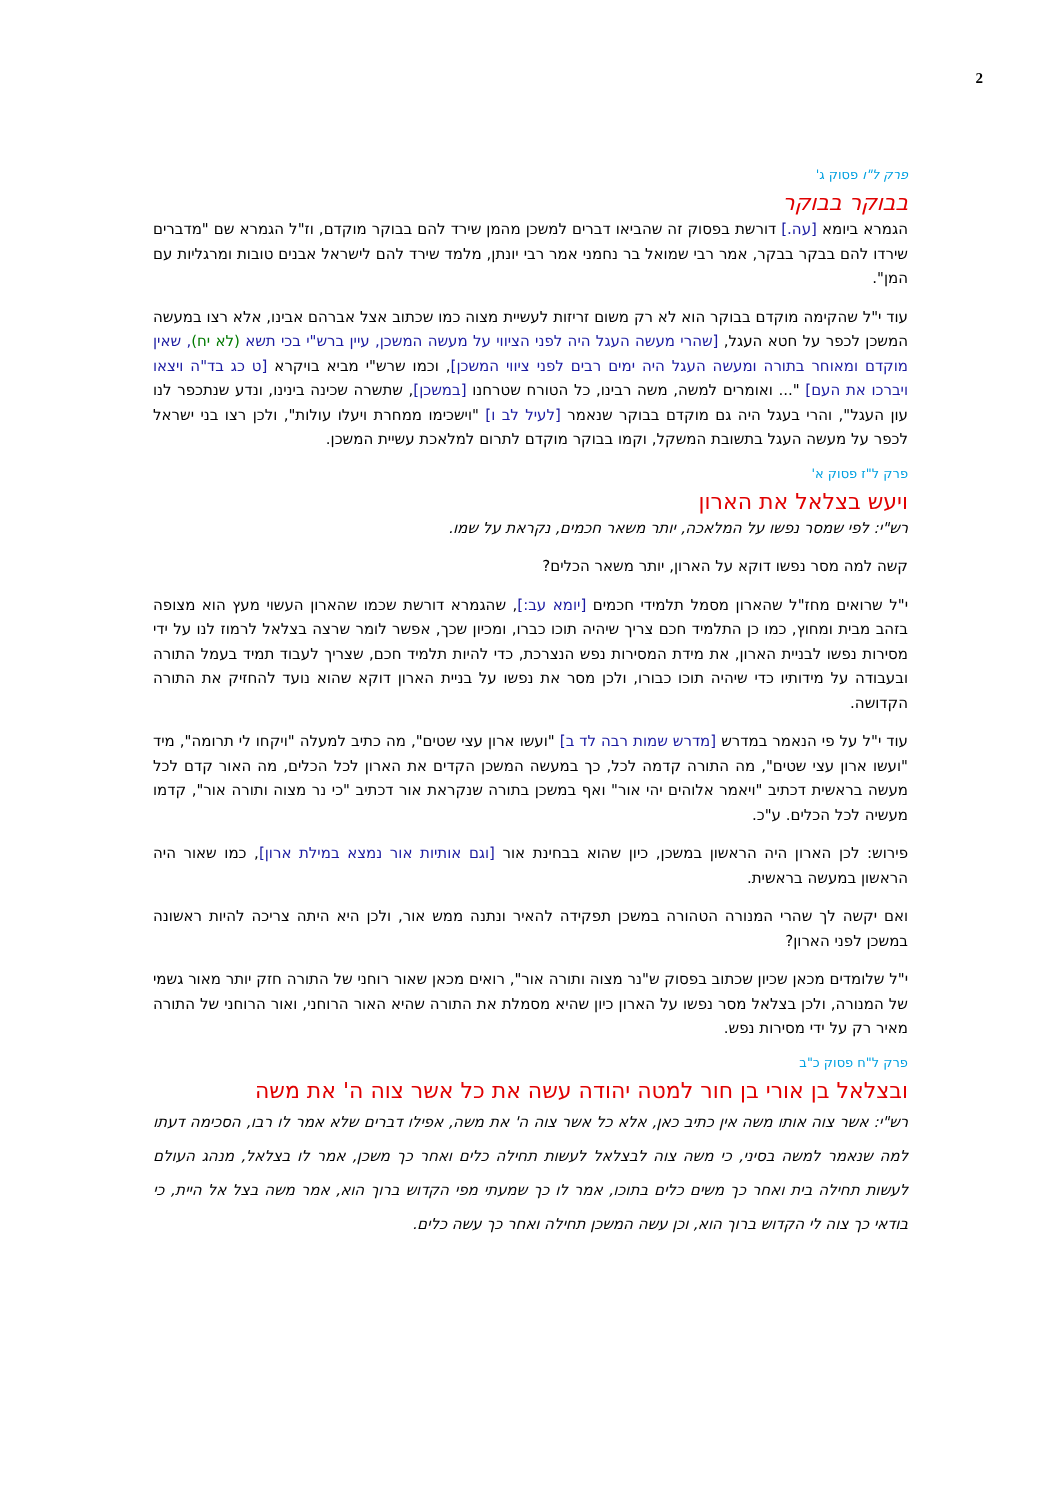2
פרק ל"ו פסוק ג'
בבוקר בבוקר
הגמרא ביומא [עה.] דורשת בפסוק זה שהביאו דברים למשכן מהמן שירד להם בבוקר מוקדם, וז"ל הגמרא שם "מדברים שירדו להם בבקר בבקר, אמר רבי שמואל בר נחמני אמר רבי יונתן, מלמד שירד להם לישראל אבנים טובות ומרגליות עם המן".
עוד י"ל שהקימה מוקדם בבוקר הוא לא רק משום זריזות לעשיית מצוה כמו שכתוב אצל אברהם אבינו, אלא רצו במעשה המשכן לכפר על חטא העגל, [שהרי מעשה העגל היה לפני הציווי על מעשה המשכן, עיין ברש"י בכי תשא (לא יח), שאין מוקדם ומאוחר בתורה ומעשה העגל היה ימים רבים לפני ציווי המשכן], וכמו שרש"י מביא בויקרא [ט כג בד"ה ויצאו ויברכו את העם] "... ואומרים למשה, משה רבינו, כל הטורח שטרחנו [במשכן], שתשרה שכינה בינינו, ונדע שנתכפר לנו עון העגל", והרי בעגל היה גם מוקדם בבוקר שנאמר [לעיל לב ו] "וישכימו ממחרת ויעלו עולות", ולכן רצו בני ישראל לכפר על מעשה העגל בתשובת המשקל, וקמו בבוקר מוקדם לתרום למלאכת עשיית המשכן.
פרק ל"ז פסוק א'
ויעש בצלאל את הארון
רש"י: לפי שמסר נפשו על המלאכה, יותר משאר חכמים, נקראת על שמו.
קשה למה מסר נפשו דוקא על הארון, יותר משאר הכלים?
י"ל שרואים מחז"ל שהארון מסמל תלמידי חכמים [יומא עב:], שהגמרא דורשת שכמו שהארון העשוי מעץ הוא מצופה בזהב מבית ומחוץ, כמו כן התלמיד חכם צריך שיהיה תוכו כברו, ומכיון שכך, אפשר לומר שרצה בצלאל לרמוז לנו על ידי מסירות נפשו לבניית הארון, את מידת המסירות נפש הנצרכת, כדי להיות תלמיד חכם, שצריך לעבוד תמיד בעמל התורה ובעבודה על מידותיו כדי שיהיה תוכו כבורו, ולכן מסר את נפשו על בניית הארון דוקא שהוא נועד להחזיק את התורה הקדושה.
עוד י"ל על פי הנאמר במדרש [מדרש שמות רבה לד ב] "ועשו ארון עצי שטים", מה כתיב למעלה "ויקחו לי תרומה", מיד "ועשו ארון עצי שטים", מה התורה קדמה לכל, כך במעשה המשכן הקדים את הארון לכל הכלים, מה האור קדם לכל מעשה בראשית דכתיב "ויאמר אלוהים יהי אור" ואף במשכן בתורה שנקראת אור דכתיב "כי נר מצוה ותורה אור", קדמו מעשיה לכל הכלים. ע"כ.
פירוש: לכן הארון היה הראשון במשכן, כיון שהוא בבחינת אור [וגם אותיות אור נמצא במילת ארון], כמו שאור היה הראשון במעשה בראשית.
ואם יקשה לך שהרי המנורה הטהורה במשכן תפקידה להאיר ונתנה ממש אור, ולכן היא היתה צריכה להיות ראשונה במשכן לפני הארון?
י"ל שלומדים מכאן שכיון שכתוב בפסוק ש"נר מצוה ותורה אור", רואים מכאן שאור רוחני של התורה חזק יותר מאור גשמי של המנורה, ולכן בצלאל מסר נפשו על הארון כיון שהיא מסמלת את התורה שהיא האור הרוחני, ואור הרוחני של התורה מאיר רק על ידי מסירות נפש.
פרק ל"ח פסוק כ"ב
ובצלאל בן אורי בן חור למטה יהודה עשה את כל אשר צוה ה' את משה
רש"י: אשר צוה אותו משה אין כתיב כאן, אלא כל אשר צוה ה' את משה, אפילו דברים שלא אמר לו רבו, הסכימה דעתו למה שנאמר למשה בסיני, כי משה צוה לבצלאל לעשות תחילה כלים ואחר כך משכן, אמר לו בצלאל, מנהג העולם לעשות תחילה בית ואחר כך משים כלים בתוכו, אמר לו כך שמעתי מפי הקדוש ברוך הוא, אמר משה בצל אל היית, כי בודאי כך צוה לי הקדוש ברוך הוא, וכן עשה המשכן תחילה ואחר כך עשה כלים.